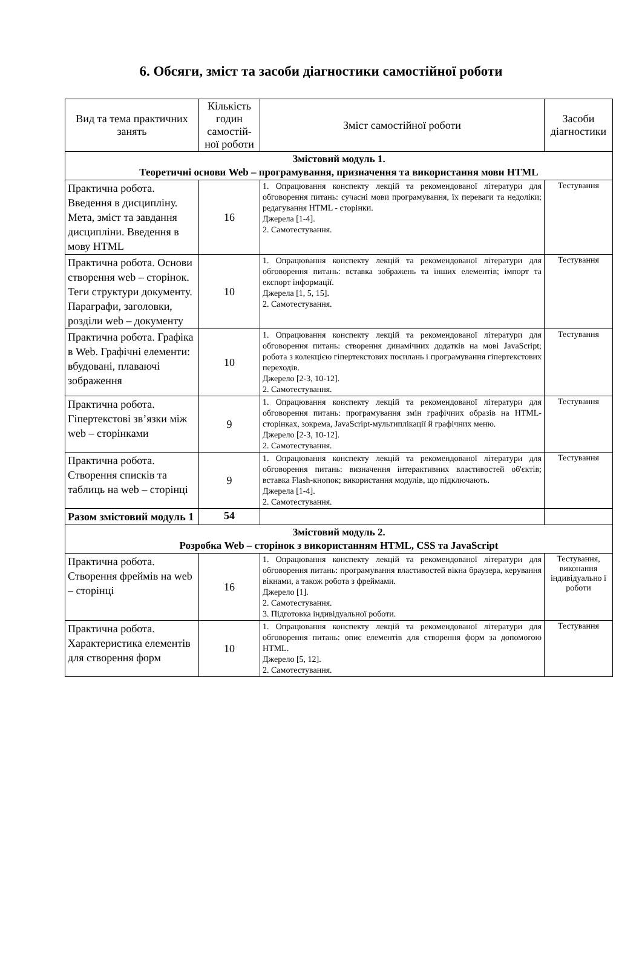6. Обсяги, зміст та засоби діагностики самостійної роботи
| Вид та тема практичних занять | Кількість годин самостій-ної роботи | Зміст самостійної роботи | Засоби діагностики |
| --- | --- | --- | --- |
| Змістовий модуль 1. Теоретичні основи Web – програмування, призначення та використання мови HTML | | | |
| Практична робота. Введення в дисципліну. Мета, зміст та завдання дисципліни. Введення в мову HTML | 16 | 1. Опрацювання конспекту лекцій та рекомендованої літератури для обговорення питань: сучасні мови програмування, їх переваги та недоліки; редагування HTML - сторінки. Джерела [1-4]. 2. Самотестування. | Тестування |
| Практична робота. Основи створення web – сторінок. Теги структури документу. Параграфи, заголовки, розділи web – документу | 10 | 1. Опрацювання конспекту лекцій та рекомендованої літератури для обговорення питань: вставка зображень та інших елементів; імпорт та експорт інформації. Джерела [1, 5, 15]. 2. Самотестування. | Тестування |
| Практична робота. Графіка в Web. Графічні елементи: вбудовані, плаваючі зображення | 10 | 1. Опрацювання конспекту лекцій та рекомендованої літератури для обговорення питань: створення динамічних додатків на мові JavaScript; робота з колекцією гіпертекстових посилань і програмування гіпертекстових переходів. Джерело [2-3, 10-12]. 2. Самотестування. | Тестування |
| Практична робота. Гіпертекстові зв’язки між web – сторінками | 9 | 1. Опрацювання конспекту лекцій та рекомендованої літератури для обговорення питань: програмування змін графічних образів на HTML-сторінках, зокрема, JavaScript-мультиплікації й графічних меню. Джерело [2-3, 10-12]. 2. Самотестування. | Тестування |
| Практична робота. Створення списків та таблиць на web – сторінці | 9 | 1. Опрацювання конспекту лекцій та рекомендованої літератури для обговорення питань: визначення інтерактивних властивостей об'єктів; вставка Flash-кнопок; використання модулів, що підключають. Джерела [1-4]. 2. Самотестування. | Тестування |
| Разом змістовий модуль 1 | 54 | | |
| Змістовий модуль 2. Розробка Web – сторінок з використанням HTML, CSS та JavaScript | | | |
| Практична робота. Створення фреймів на web – сторінці | 16 | 1. Опрацювання конспекту лекцій та рекомендованої літератури для обговорення питань: програмування властивостей вікна браузера, керування вікнами, а також робота з фреймами. Джерело [1]. 2. Самотестування. 3. Підготовка індивідуальної роботи. | Тестування, виконання індивідуально ї роботи |
| Практична робота. Характеристика елементів для створення форм | 10 | 1. Опрацювання конспекту лекцій та рекомендованої літератури для обговорення питань: опис елементів для створення форм за допомогою HTML. Джерело [5, 12]. 2. Самотестування. | Тестування |